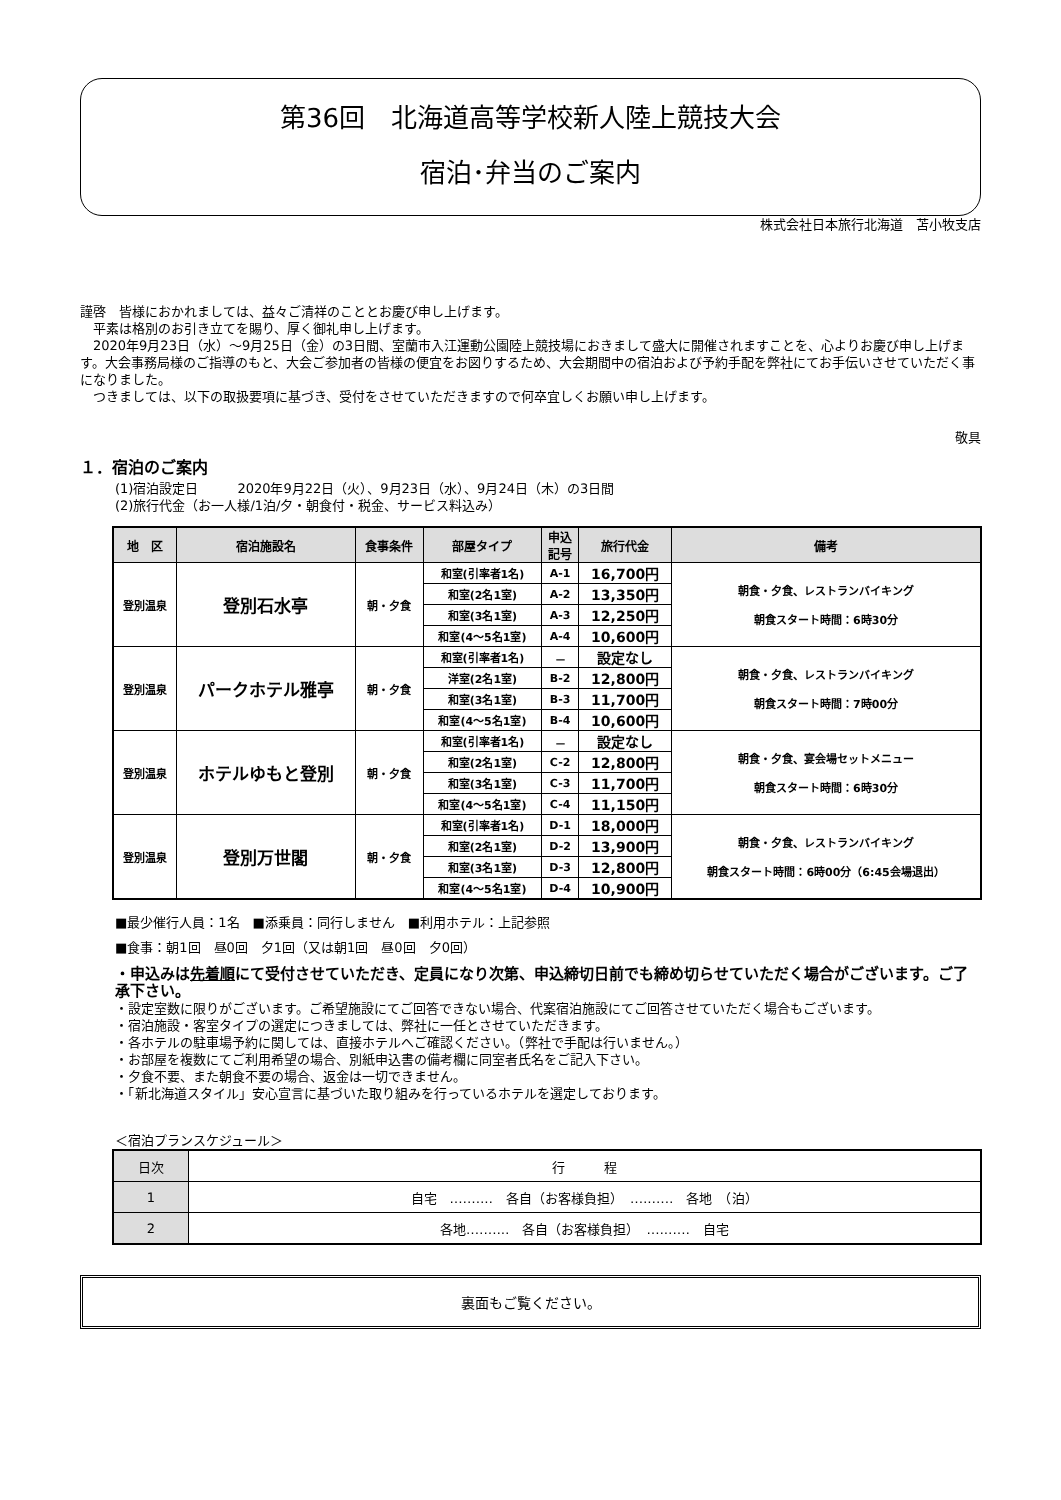第36回　北海道高等学校新人陸上競技大会
宿泊･弁当のご案内
株式会社日本旅行北海道　苫小牧支店
謹啓　皆様におかれましては、益々ご清祥のこととお慶び申し上げます。
　平素は格別のお引き立てを賜り、厚く御礼申し上げます。
　2020年9月23日（水）～9月25日（金）の3日間、室蘭市入江運動公園陸上競技場におきまして盛大に開催されますことを、心よりお慶び申し上げます。大会事務局様のご指導のもと、大会ご参加者の皆様の便宜をお図りするため、大会期間中の宿泊および予約手配を弊社にてお手伝いさせていただく事になりました。
　つきましては、以下の取扱要項に基づき、受付をさせていただきますので何卒宜しくお願い申し上げます。
敬具
１．宿泊のご案内
(1)宿泊設定日　　　2020年9月22日（火）、9月23日（水）、9月24日（木）の3日間
(2)旅行代金（お一人様/1泊/夕・朝食付・税金、サービス料込み）
| 地 区 | 宿泊施設名 | 食事条件 | 部屋タイプ | 申込 記号 | 旅行代金 | 備考 |
| --- | --- | --- | --- | --- | --- | --- |
| 登別温泉 | 登別石水亭 | 朝・夕食 | 和室(引率者1名) | A-1 | 16,700円 | 朝食・夕食、レストランバイキング 朝食スタート時間：6時30分 |
| | | | 和室(2名1室) | A-2 | 13,350円 | |
| | | | 和室(3名1室) | A-3 | 12,250円 | |
| | | | 和室(4～5名1室) | A-4 | 10,600円 | |
| 登別温泉 | パークホテル雅亭 | 朝・夕食 | 和室(引率者1名) | － | 設定なし | 朝食・夕食、レストランバイキング 朝食スタート時間：7時00分 |
| | | | 洋室(2名1室) | B-2 | 12,800円 | |
| | | | 和室(3名1室) | B-3 | 11,700円 | |
| | | | 和室(4～5名1室) | B-4 | 10,600円 | |
| 登別温泉 | ホテルゆもと登別 | 朝・夕食 | 和室(引率者1名) | － | 設定なし | 朝食・夕食、宴会場セットメニュー 朝食スタート時間：6時30分 |
| | | | 和室(2名1室) | C-2 | 12,800円 | |
| | | | 和室(3名1室) | C-3 | 11,700円 | |
| | | | 和室(4～5名1室) | C-4 | 11,150円 | |
| 登別温泉 | 登別万世閣 | 朝・夕食 | 和室(引率者1名) | D-1 | 18,000円 | 朝食・夕食、レストランバイキング 朝食スタート時間：6時00分（6:45会場退出） |
| | | | 和室(2名1室) | D-2 | 13,900円 | |
| | | | 和室(3名1室) | D-3 | 12,800円 | |
| | | | 和室(4～5名1室) | D-4 | 10,900円 | |
■最少催行人員：1名　■添乗員：同行しません　■利用ホテル：上記参照
■食事：朝1回　昼0回　夕1回（又は朝1回　昼0回　夕0回）
・申込みは先着順にて受付させていただき、定員になり次第、申込締切日前でも締め切らせていただく場合がございます。ご了承下さい。
・設定室数に限りがございます。ご希望施設にてご回答できない場合、代案宿泊施設にてご回答させていただく場合もございます。
・宿泊施設・客室タイプの選定につきましては、弊社に一任とさせていただきます。
・各ホテルの駐車場予約に関しては、直接ホテルへご確認ください。（弊社で手配は行いません。）
・お部屋を複数にてご利用希望の場合、別紙申込書の備考欄に同室者氏名をご記入下さい。
・夕食不要、また朝食不要の場合、返金は一切できません。
・「新北海道スタイル」安心宣言に基づいた取り組みを行っているホテルを選定しております。
＜宿泊プランスケジュール＞
| 日次 | 行 程 |
| 1 | 自宅 ‥‥‥‥‥ 各自（お客様負担） ‥‥‥‥‥ 各地 （泊） |
| 2 | 各地‥‥‥‥‥ 各自（お客様負担） ‥‥‥‥‥ 自宅 |
裏面もご覧ください。